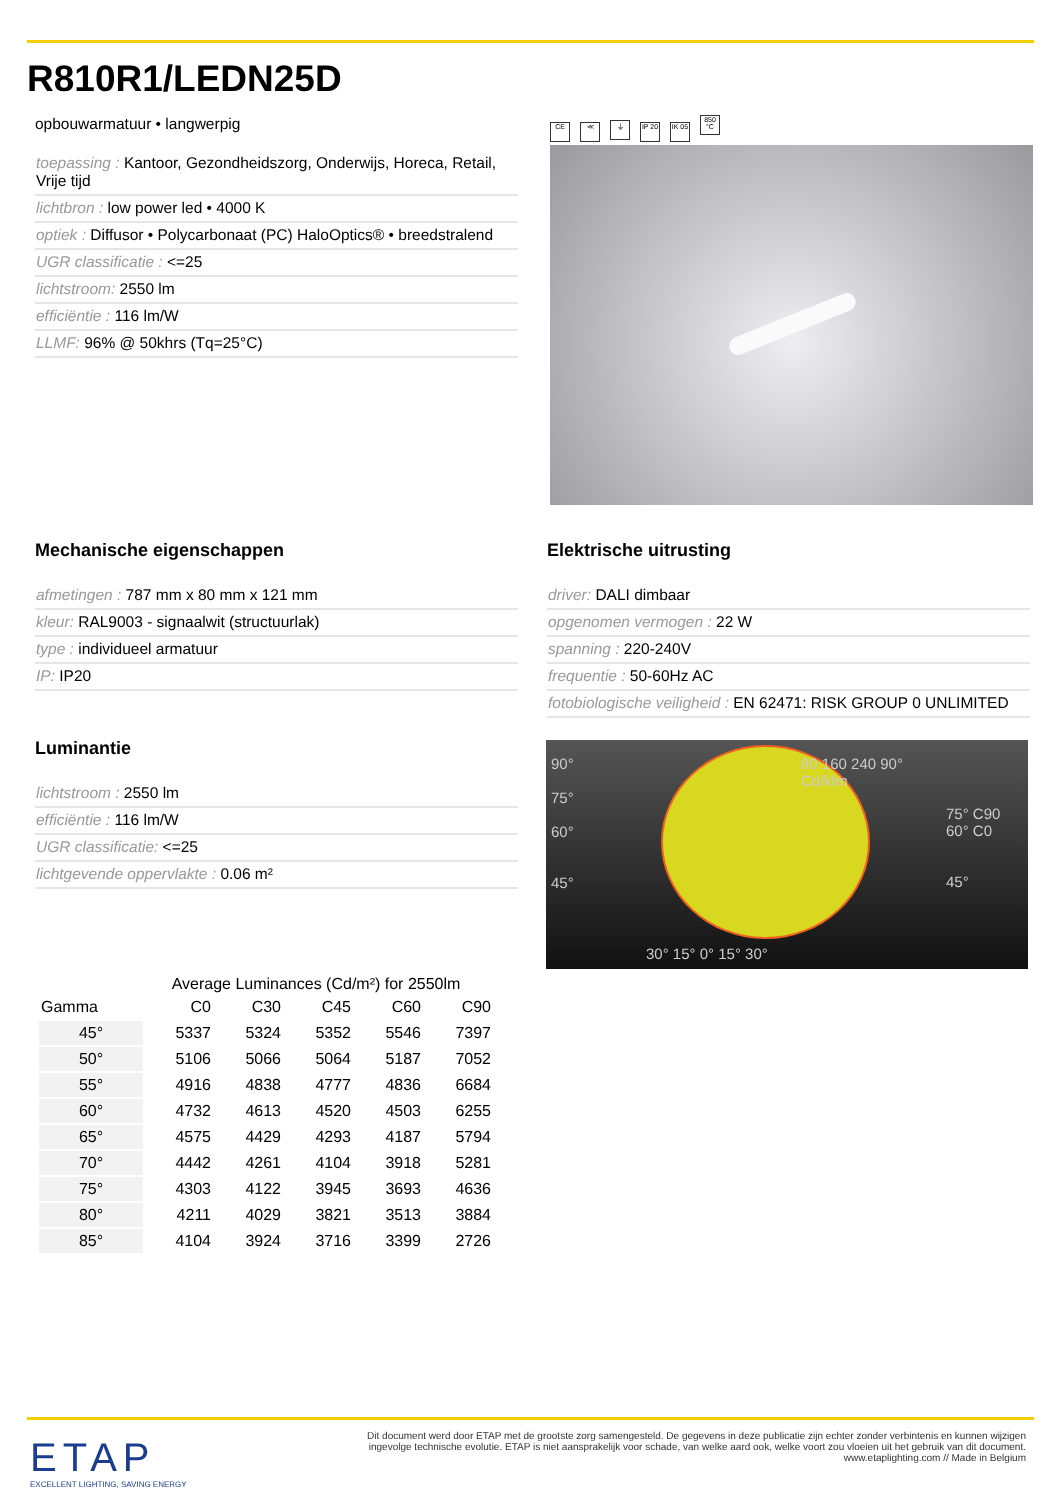R810R1/LEDN25D
opbouwarmatuur • langwerpig
toepassing : Kantoor, Gezondheidszorg, Onderwijs, Horeca, Retail, Vrije tijd
lichtbron : low power led • 4000 K
optiek : Diffusor • Polycarbonaat (PC) HaloOptics® • breedstralend
UGR classificatie : <=25
lichtstroom: 2550 lm
efficiëntie : 116 lm/W
LLMF: 96% @ 50khrs (Tq=25°C)
CE ≪ ⏚ IP 20 IK 05 850 °C
Mechanische eigenschappen
afmetingen : 787 mm x 80 mm x 121 mm
kleur: RAL9003 - signaalwit (structuurlak)
type : individueel armatuur
IP: IP20
Elektrische uitrusting
driver: DALI dimbaar
opgenomen vermogen : 22 W
spanning : 220-240V
frequentie : 50-60Hz AC
fotobiologische veiligheid : EN 62471: RISK GROUP 0 UNLIMITED
Luminantie
lichtstroom : 2550 lm
efficiëntie : 116 lm/W
UGR classificatie: <=25
lichtgevende oppervlakte : 0.06 m²
90°
75°
60°
45°
80 160 240 90°
Cd/klm
75° C90
60° C0
45°
30° 15° 0° 15° 30°
Average Luminances (Cd/m²) for 2550lm
| Gamma | C0 | C30 | C45 | C60 | C90 |
| --- | --- | --- | --- | --- | --- |
| 45° | 5337 | 5324 | 5352 | 5546 | 7397 |
| 50° | 5106 | 5066 | 5064 | 5187 | 7052 |
| 55° | 4916 | 4838 | 4777 | 4836 | 6684 |
| 60° | 4732 | 4613 | 4520 | 4503 | 6255 |
| 65° | 4575 | 4429 | 4293 | 4187 | 5794 |
| 70° | 4442 | 4261 | 4104 | 3918 | 5281 |
| 75° | 4303 | 4122 | 3945 | 3693 | 4636 |
| 80° | 4211 | 4029 | 3821 | 3513 | 3884 |
| 85° | 4104 | 3924 | 3716 | 3399 | 2726 |
ETAP
EXCELLENT LIGHTING, SAVING ENERGY
Dit document werd door ETAP met de grootste zorg samengesteld. De gegevens in deze publicatie zijn echter zonder verbintenis en kunnen wijzigen ingevolge technische evolutie. ETAP is niet aansprakelijk voor schade, van welke aard ook, welke voort zou vloeien uit het gebruik van dit document.
www.etaplighting.com // Made in Belgium